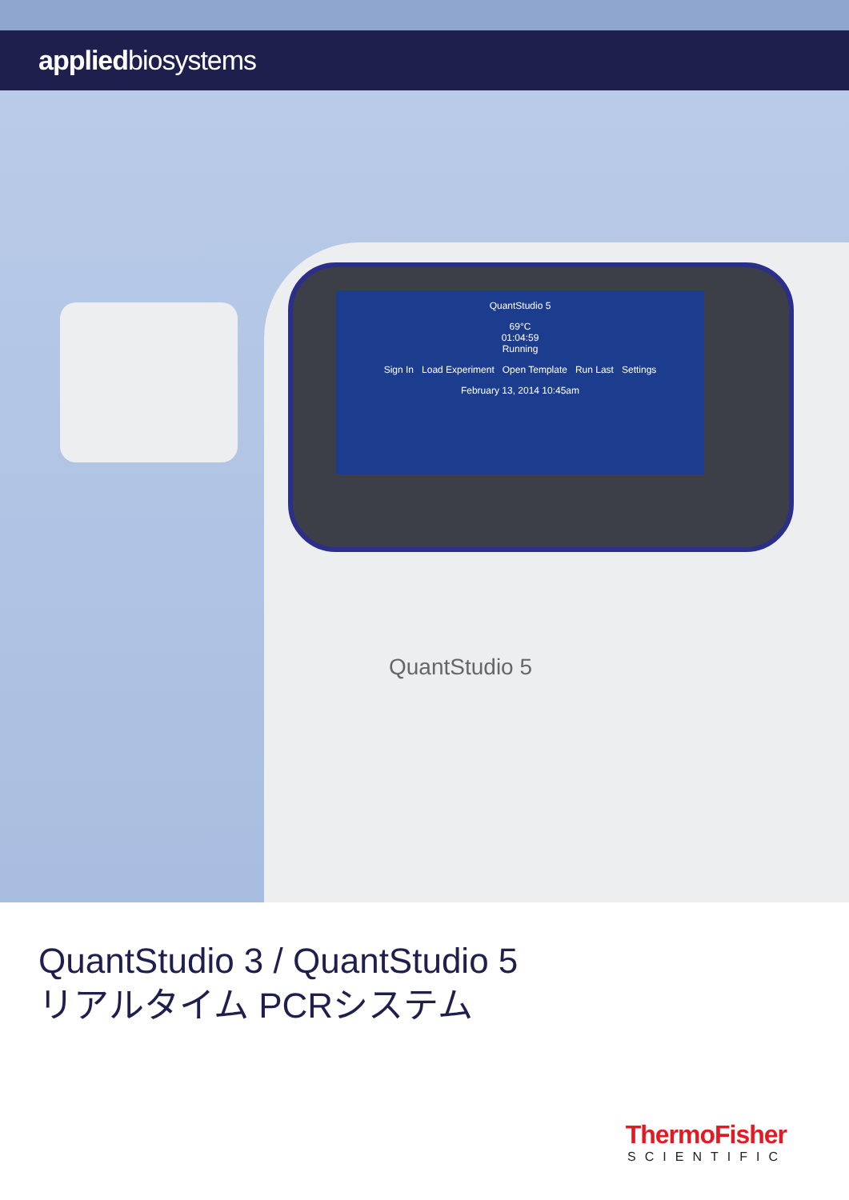appliedbiosystems
QuantStudio 5
69°C
01:04:59
Running
Sign In Load Experiment Open Template Run Last Settings
February 13, 2014 10:45am
QuantStudio 5
QuantStudio 3 / QuantStudio 5
リアルタイム PCRシステム
ThermoFisher
SCIENTIFIC